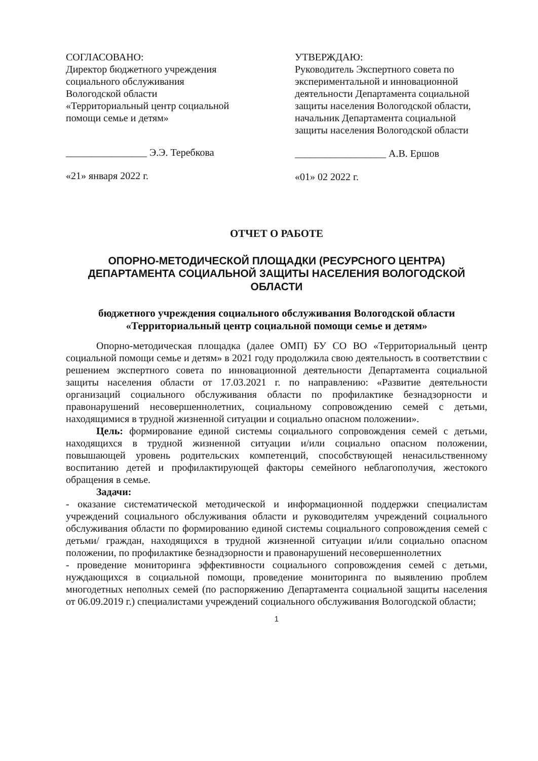СОГЛАСОВАНО:
Директор бюджетного учреждения социального обслуживания Вологодской области «Территориальный центр социальной помощи семье и детям»
________________ Э.Э. Теребкова
«21» января 2022 г.
УТВЕРЖДАЮ:
Руководитель Экспертного совета по экспериментальной и инновационной деятельности Департамента социальной защиты населения Вологодской области, начальник Департамента социальной защиты населения Вологодской области
__________________ А.В. Ершов
«01» 02 2022 г.
ОТЧЕТ О РАБОТЕ
ОПОРНО-МЕТОДИЧЕСКОЙ ПЛОЩАДКИ (РЕСУРСНОГО ЦЕНТРА) ДЕПАРТАМЕНТА СОЦИАЛЬНОЙ ЗАЩИТЫ НАСЕЛЕНИЯ ВОЛОГОДСКОЙ ОБЛАСТИ
бюджетного учреждения социального обслуживания Вологодской области «Территориальный центр социальной помощи семье и детям»
Опорно-методическая площадка (далее ОМП) БУ СО ВО «Территориальный центр социальной помощи семье и детям» в 2021 году продолжила свою деятельность в соответствии с решением экспертного совета по инновационной деятельности Департамента социальной защиты населения области от 17.03.2021 г. по направлению: «Развитие деятельности организаций социального обслуживания области по профилактике безнадзорности и правонарушений несовершеннолетних, социальному сопровождению семей с детьми, находящимися в трудной жизненной ситуации и социально опасном положении».
Цель: формирование единой системы социального сопровождения семей с детьми, находящихся в трудной жизненной ситуации и/или социально опасном положении, повышающей уровень родительских компетенций, способствующей ненасильственному воспитанию детей и профилактирующей факторы семейного неблагополучия, жестокого обращения в семье.
Задачи:
- оказание систематической методической и информационной поддержки специалистам учреждений социального обслуживания области и руководителям учреждений социального обслуживания области по формированию единой системы социального сопровождения семей с детьми/ граждан, находящихся в трудной жизненной ситуации и/или социально опасном положении, по профилактике безнадзорности и правонарушений несовершеннолетних
- проведение мониторинга эффективности социального сопровождения семей с детьми, нуждающихся в социальной помощи, проведение мониторинга по выявлению проблем многодетных неполных семей (по распоряжению Департамента социальной защиты населения от 06.09.2019 г.) специалистами учреждений социального обслуживания Вологодской области;
1